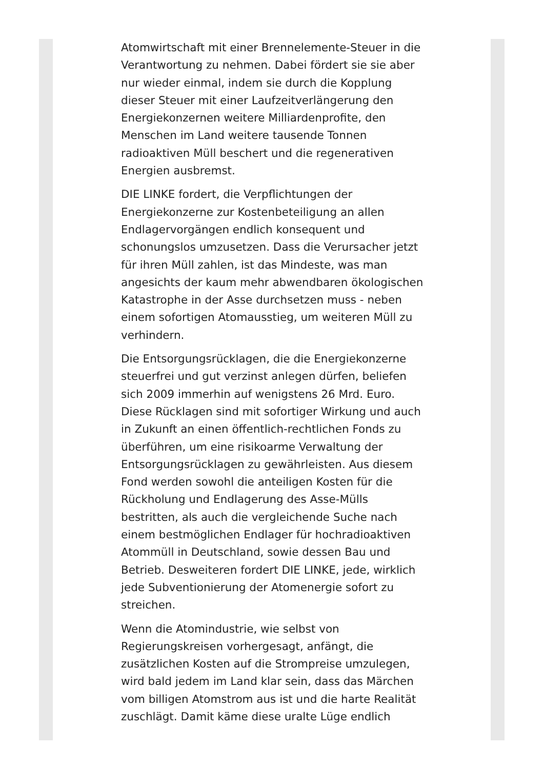Atomwirtschaft mit einer Brennelemente-Steuer in die Verantwortung zu nehmen. Dabei fördert sie sie aber nur wieder einmal, indem sie durch die Kopplung dieser Steuer mit einer Laufzeitverlängerung den Energiekonzernen weitere Milliardenprofite, den Menschen im Land weitere tausende Tonnen radioaktiven Müll beschert und die regenerativen Energien ausbremst.
DIE LINKE fordert, die Verpflichtungen der Energiekonzerne zur Kostenbeteiligung an allen Endlagervorgängen endlich konsequent und schonungslos umzusetzen. Dass die Verursacher jetzt für ihren Müll zahlen, ist das Mindeste, was man angesichts der kaum mehr abwendbaren ökologischen Katastrophe in der Asse durchsetzen muss - neben einem sofortigen Atomausstieg, um weiteren Müll zu verhindern.
Die Entsorgungsrücklagen, die die Energiekonzerne steuerfrei und gut verzinst anlegen dürfen, beliefen sich 2009 immerhin auf wenigstens 26 Mrd. Euro. Diese Rücklagen sind mit sofortiger Wirkung und auch in Zukunft an einen öffentlich-rechtlichen Fonds zu überführen, um eine risikoarme Verwaltung der Entsorgungsrücklagen zu gewährleisten. Aus diesem Fond werden sowohl die anteiligen Kosten für die Rückholung und Endlagerung des Asse-Mülls bestritten, als auch die vergleichende Suche nach einem bestmöglichen Endlager für hochradioaktiven Atommüll in Deutschland, sowie dessen Bau und Betrieb. Desweiteren fordert DIE LINKE, jede, wirklich jede Subventionierung der Atomenergie sofort zu streichen.
Wenn die Atomindustrie, wie selbst von Regierungskreisen vorhergesagt, anfängt, die zusätzlichen Kosten auf die Strompreise umzulegen, wird bald jedem im Land klar sein, dass das Märchen vom billigen Atomstrom aus ist und die harte Realität zuschlägt. Damit käme diese uralte Lüge endlich